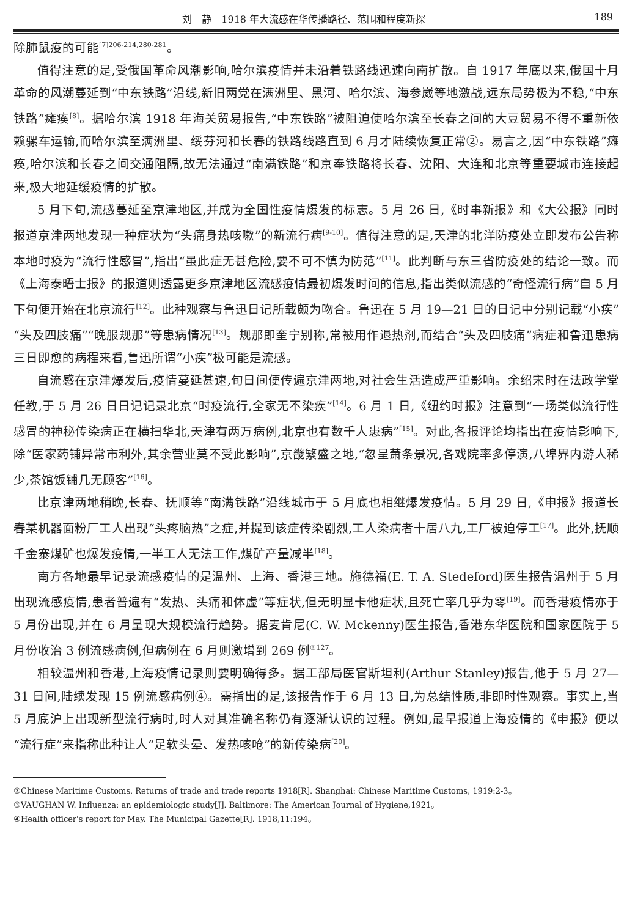刘　静　1918 年大流感在华传播路径、范围和程度新探 189
除肺鼠疫的可能<sup>[7]206-214,280-281</sup>。
值得注意的是,受俄国革命风潮影响,哈尔滨疫情并未沿着铁路线迅速向南扩散。自 1917 年底以来,俄国十月革命的风潮蔓延到“中东铁路”沿线,新旧两党在满洲里、黑河、哈尔滨、海参崴等地激战,远东局势极为不稳,“中东铁路”瘫痪<sup>[8]</sup>。据哈尔滨 1918 年海关贸易报告,“中东铁路”被阻迫使哈尔滨至长春之间的大豆贸易不得不重新依赖骡车运输,而哈尔滨至满洲里、绥芬河和长春的铁路线路直到 6 月才陆续恢复正常②。易言之,因“中东铁路”瘫痪,哈尔滨和长春之间交通阻隔,故无法通过“南满铁路”和京奉铁路将长春、沈阳、大连和北京等重要城市连接起来,极大地延缓疫情的扩散。
5 月下旬,流感蔓延至京津地区,并成为全国性疫情爆发的标志。5 月 26 日,《时事新报》和《大公报》同时报道京津两地发现一种症状为“头痛身热咳嗽”的新流行病<sup>[9-10]</sup>。值得注意的是,天津的北洋防疫处立即发布公告称本地时疫为“流行性感冒”,指出“虽此症无甚危险,要不可不慎为防范”<sup>[11]</sup>。此判断与东三省防疫处的结论一致。而《上海泰晤士报》的报道则透露更多京津地区流感疫情最初爆发时间的信息,指出类似流感的“奇怪流行病”自 5 月下旬便开始在北京流行<sup>[12]</sup>。此种观察与鲁迅日记所载颇为吻合。鲁迅在 5 月 19—21 日的日记中分别记载“小疾”“头及四肢痛”“晚服规那”等患病情况<sup>[13]</sup>。规那即奎宁别称,常被用作退热剂,而结合“头及四肢痛”病症和鲁迅患病三日即愈的病程来看,鲁迅所谓“小疾”极可能是流感。
自流感在京津爆发后,疫情蔓延甚速,旬日间便传遍京津两地,对社会生活造成严重影响。余绍宋时在法政学堂任教,于 5 月 26 日日记记录北京“时疫流行,全家无不染疾”<sup>[14]</sup>。6 月 1 日,《纽约时报》注意到“一场类似流行性感冒的神秘传染病正在横扫华北,天津有两万病例,北京也有数千人患病”<sup>[15]</sup>。对此,各报评论均指出在疫情影响下,除“医家药铺异常市利外,其余营业莫不受此影响”,京畿繁盛之地,“忽呈萧条景况,各戏院率多停演,八埠界内游人稀少,茶馆饭铺几无顾客”<sup>[16]</sup>。
比京津两地稍晚,长春、抚顺等“南满铁路”沿线城市于 5 月底也相继爆发疫情。5 月 29 日,《申报》报道长春某机器面粉厂工人出现“头疼脑热”之症,并提到该症传染剧烈,工人染病者十居八九,工厂被迫停工<sup>[17]</sup>。此外,抚顺千金寨煤矿也爆发疫情,一半工人无法工作,煤矿产量减半<sup>[18]</sup>。
南方各地最早记录流感疫情的是温州、上海、香港三地。施德福(E. T. A. Stedeford)医生报告温州于 5 月出现流感疫情,患者普遍有“发热、头痛和体虚”等症状,但无明显卡他症状,且死亡率几乎为零<sup>[19]</sup>。而香港疫情亦于 5 月份出现,并在 6 月呈现大规模流行趋势。据麦肯尼(C. W. Mckenny)医生报告,香港东华医院和国家医院于 5 月份收治 3 例流感病例,但病例在 6 月则激增到 269 例<sup>③127</sup>。
相较温州和香港,上海疫情记录则要明确得多。据工部局医官斯坦利(Arthur Stanley)报告,他于 5 月 27—31 日间,陆续发现 15 例流感病例④。需指出的是,该报告作于 6 月 13 日,为总结性质,非即时性观察。事实上,当 5 月底沪上出现新型流行病时,时人对其准确名称仍有逐渐认识的过程。例如,最早报道上海疫情的《申报》便以“流行症”来指称此种让人“足软头晕、发热咳呛”的新传染病<sup>[20]</sup>。
②Chinese Maritime Customs. Returns of trade and trade reports 1918[R]. Shanghai: Chinese Maritime Customs, 1919:2-3。
③VAUGHAN W. Influenza: an epidemiologic study[J]. Baltimore: The American Journal of Hygiene,1921。
④Health officer's report for May. The Municipal Gazette[R]. 1918,11:194。